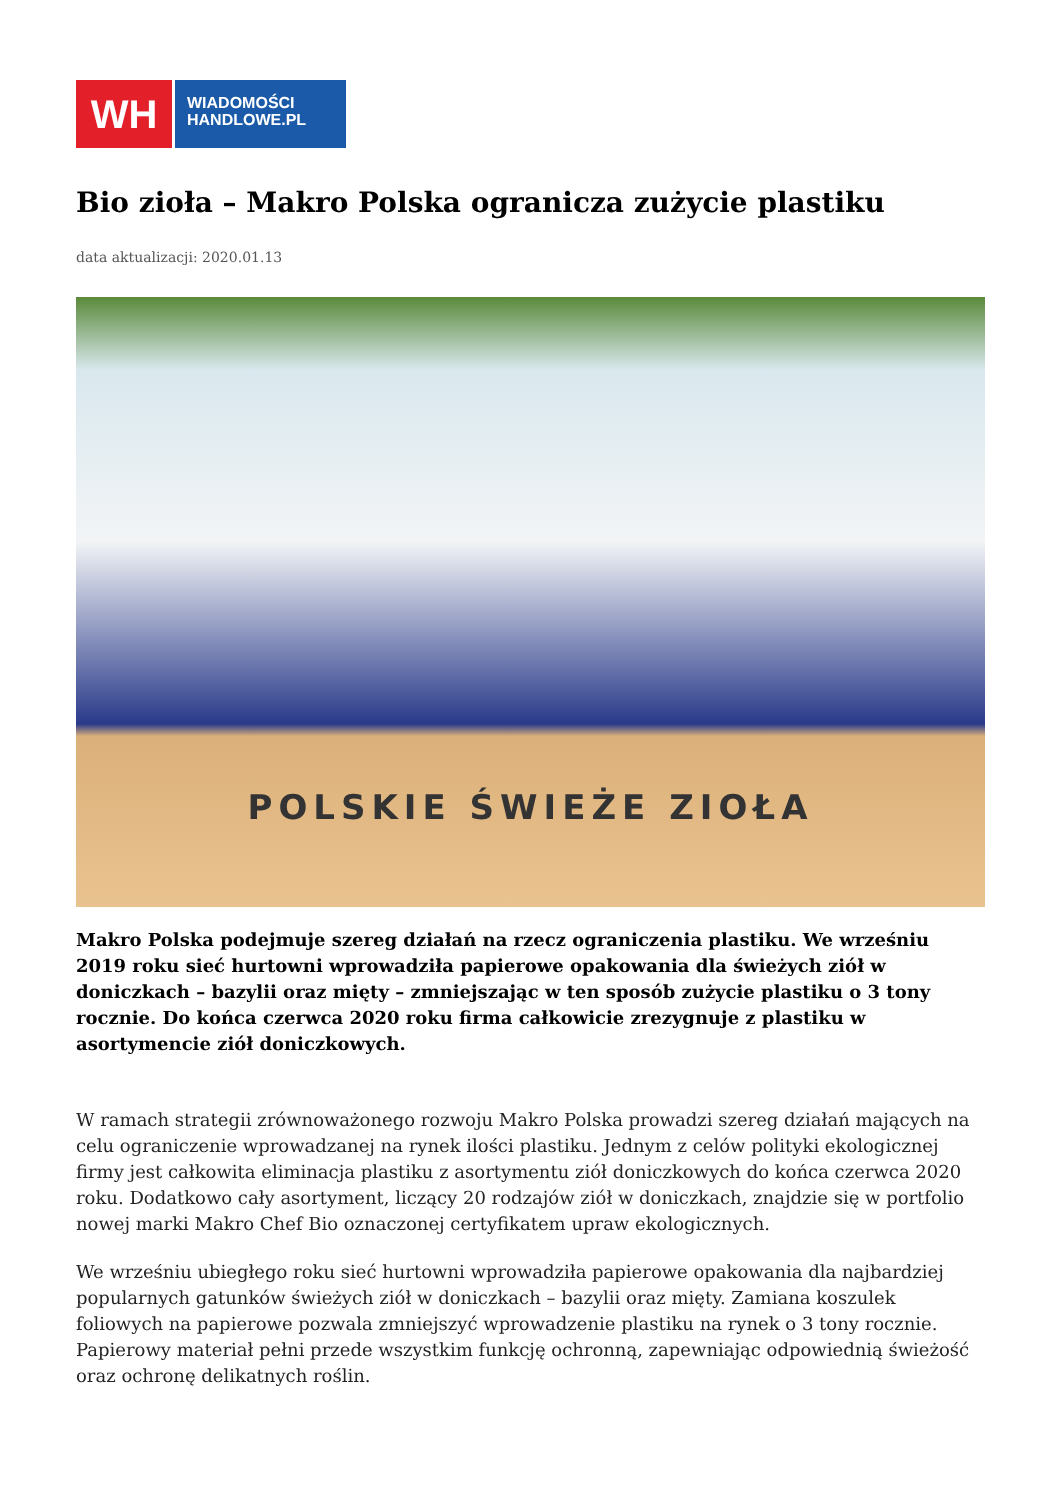WH
WIADOMOŚCI
HANDLOWE.PL
Bio zioła – Makro Polska ogranicza zużycie plastiku
data aktualizacji: 2020.01.13
POLSKIE ŚWIEŻE ZIOŁA
Makro Polska podejmuje szereg działań na rzecz ograniczenia plastiku. We wrześniu 2019 roku sieć hurtowni wprowadziła papierowe opakowania dla świeżych ziół w doniczkach – bazylii oraz mięty – zmniejszając w ten sposób zużycie plastiku o 3 tony rocznie. Do końca czerwca 2020 roku firma całkowicie zrezygnuje z plastiku w asortymencie ziół doniczkowych.
W ramach strategii zrównoważonego rozwoju Makro Polska prowadzi szereg działań mających na celu ograniczenie wprowadzanej na rynek ilości plastiku. Jednym z celów polityki ekologicznej firmy jest całkowita eliminacja plastiku z asortymentu ziół doniczkowych do końca czerwca 2020 roku. Dodatkowo cały asortyment, liczący 20 rodzajów ziół w doniczkach, znajdzie się w portfolio nowej marki Makro Chef Bio oznaczonej certyfikatem upraw ekologicznych.
We wrześniu ubiegłego roku sieć hurtowni wprowadziła papierowe opakowania dla najbardziej popularnych gatunków świeżych ziół w doniczkach – bazylii oraz mięty. Zamiana koszulek foliowych na papierowe pozwala zmniejszyć wprowadzenie plastiku na rynek o 3 tony rocznie. Papierowy materiał pełni przede wszystkim funkcję ochronną, zapewniając odpowiednią świeżość oraz ochronę delikatnych roślin.